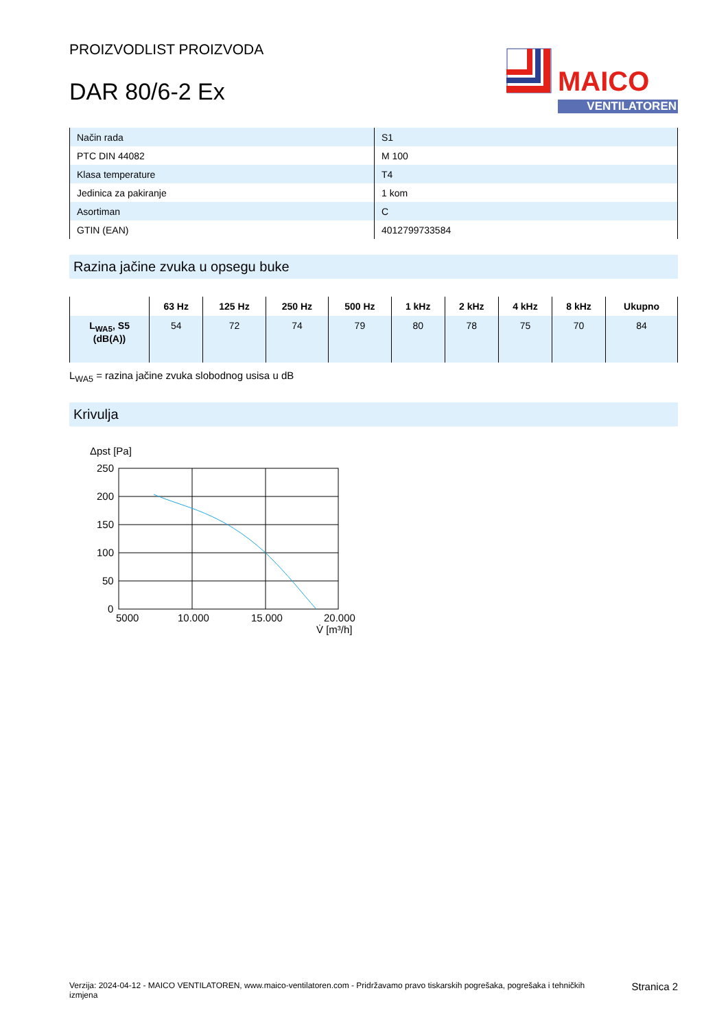PROIZVODLIST PROIZVODA
DAR 80/6-2 Ex
MAICO
VENTILATOREN
| Način rada | S1 |
| PTC DIN 44082 | M 100 |
| Klasa temperature | T4 |
| Jedinica za pakiranje | 1 kom |
| Asortiman | C |
| GTIN (EAN) | 4012799733584 |
Razina jačine zvuka u opsegu buke
| | 63 Hz | 125 Hz | 250 Hz | 500 Hz | 1 kHz | 2 kHz | 4 kHz | 8 kHz | Ukupno |
| --- | --- | --- | --- | --- | --- | --- | --- | --- | --- |
| L<sub>WA5</sub>, S5 (dB(A)) | 54 | 72 | 74 | 79 | 80 | 78 | 75 | 70 | 84 |
L<sub>WA5</sub> = razina jačine zvuka slobodnog usisa u dB
Krivulja
Δpst [Pa]
250
200
150
100
50
0
5000
10.000
15.000
20.000
V̇ [m³/h]
Verzija: 2024-04-12 - MAICO VENTILATOREN, www.maico-ventilatoren.com - Pridržavamo pravo tiskarskih pogrešaka, pogrešaka i tehničkih izmjena
Stranica 2